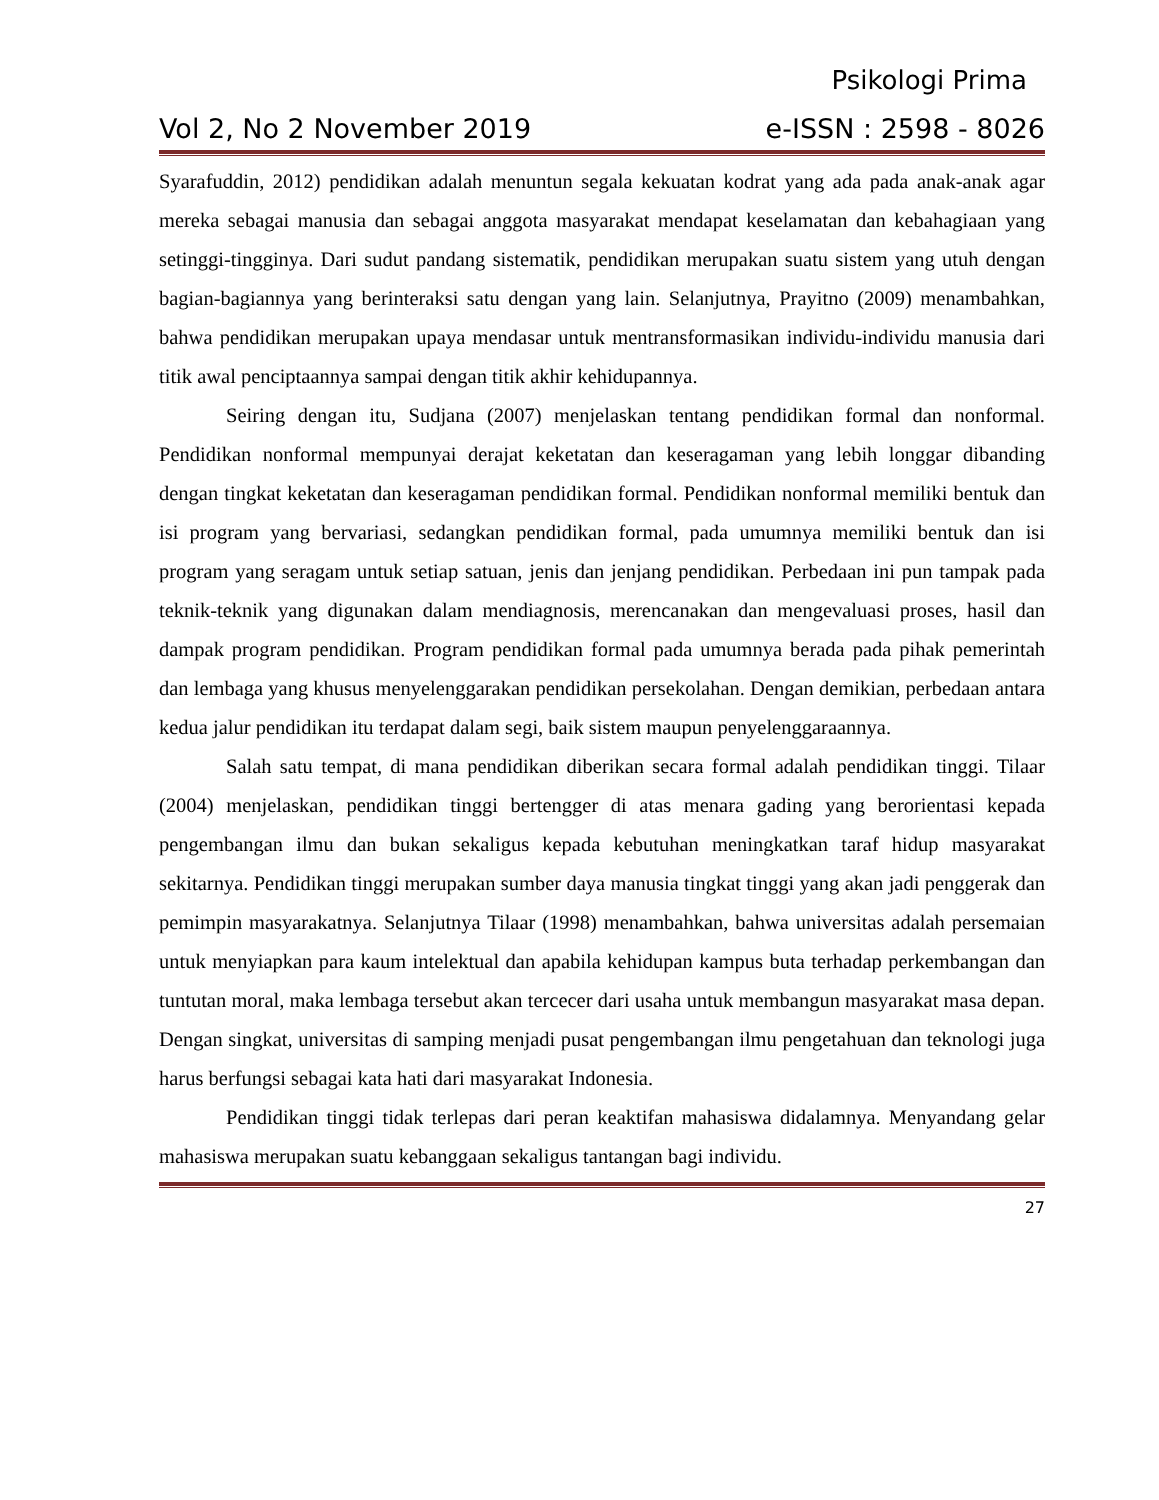Psikologi Prima
Vol 2, No 2 November 2019 e-ISSN : 2598 - 8026
Syarafuddin, 2012) pendidikan adalah menuntun segala kekuatan kodrat yang ada pada anak-anak agar mereka sebagai manusia dan sebagai anggota masyarakat mendapat keselamatan dan kebahagiaan yang setinggi-tingginya. Dari sudut pandang sistematik, pendidikan merupakan suatu sistem yang utuh dengan bagian-bagiannya yang berinteraksi satu dengan yang lain. Selanjutnya, Prayitno (2009) menambahkan, bahwa pendidikan merupakan upaya mendasar untuk mentransformasikan individu-individu manusia dari titik awal penciptaannya sampai dengan titik akhir kehidupannya.
Seiring dengan itu, Sudjana (2007) menjelaskan tentang pendidikan formal dan nonformal. Pendidikan nonformal mempunyai derajat keketatan dan keseragaman yang lebih longgar dibanding dengan tingkat keketatan dan keseragaman pendidikan formal. Pendidikan nonformal memiliki bentuk dan isi program yang bervariasi, sedangkan pendidikan formal, pada umumnya memiliki bentuk dan isi program yang seragam untuk setiap satuan, jenis dan jenjang pendidikan. Perbedaan ini pun tampak pada teknik-teknik yang digunakan dalam mendiagnosis, merencanakan dan mengevaluasi proses, hasil dan dampak program pendidikan. Program pendidikan formal pada umumnya berada pada pihak pemerintah dan lembaga yang khusus menyelenggarakan pendidikan persekolahan. Dengan demikian, perbedaan antara kedua jalur pendidikan itu terdapat dalam segi, baik sistem maupun penyelenggaraannya.
Salah satu tempat, di mana pendidikan diberikan secara formal adalah pendidikan tinggi. Tilaar (2004) menjelaskan, pendidikan tinggi bertengger di atas menara gading yang berorientasi kepada pengembangan ilmu dan bukan sekaligus kepada kebutuhan meningkatkan taraf hidup masyarakat sekitarnya. Pendidikan tinggi merupakan sumber daya manusia tingkat tinggi yang akan jadi penggerak dan pemimpin masyarakatnya. Selanjutnya Tilaar (1998) menambahkan, bahwa universitas adalah persemaian untuk menyiapkan para kaum intelektual dan apabila kehidupan kampus buta terhadap perkembangan dan tuntutan moral, maka lembaga tersebut akan tercecer dari usaha untuk membangun masyarakat masa depan. Dengan singkat, universitas di samping menjadi pusat pengembangan ilmu pengetahuan dan teknologi juga harus berfungsi sebagai kata hati dari masyarakat Indonesia.
Pendidikan tinggi tidak terlepas dari peran keaktifan mahasiswa didalamnya. Menyandang gelar mahasiswa merupakan suatu kebanggaan sekaligus tantangan bagi individu.
27